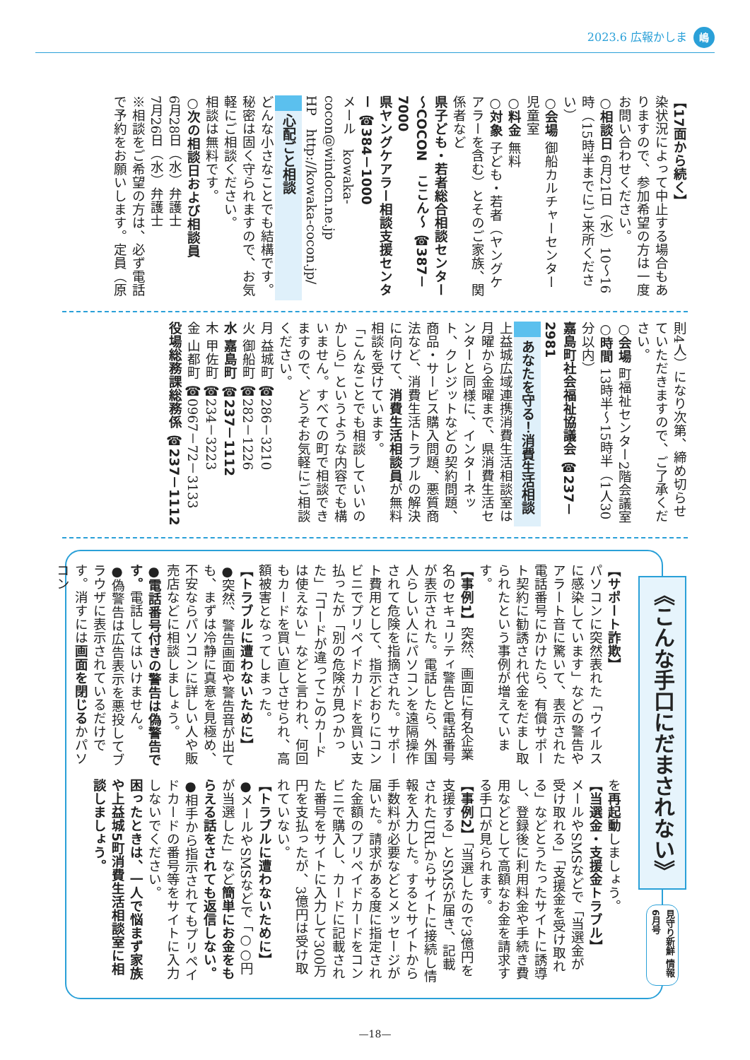2023.6 広報かしま 嶋
【17面から続く】
染状況によって中止する場合もありますので、参加希望の方は一度お問い合わせください。
○相談日 6月21日（水）10～16時（15時半までにご来所ください）
○会場 御船カルチャーセンター　児童室
○料金 無料
○対象 子ども・若者（ヤングケアラーを含む）とそのご家族、関係者など
県子ども・若者総合相談センター～COCON　ここん～ ☎387－7000
県ヤングケアラー相談支援センター ☎384－1000
メール　kowaka-cocon@windocn.ne.jp
HP　http://kowaka-cocon.jp/
心配ごと相談
どんな小さなことでも結構です。秘密は固く守られますので、お気軽にご相談ください。
相談は無料です。
○次の相談日および相談員
6月28日（水）弁護士
7月26日（水）弁護士
※相談をご希望の方は、必ず電話で予約をお願いします。定員（原
則4人）になり次第、締め切らせていただきますので、ご了承ください。
○会場 町福祉センター2階会議室
○時間 13時半～15時半（1人30分以内）
嘉島町社会福祉協議会 ☎237－2981
あなたを守る！消費生活相談
上益城広域連携消費生活相談室は月曜から金曜まで、県消費生活センターと同様に、インターネット、クレジットなどの契約問題、商品・サービス購入問題、悪質商法など、消費生活トラブルの解決に向けて、消費生活相談員が無料相談を受けています。
「こんなことでも相談していいのかしら」というような内容でも構いません。すべての町で相談できますので、どうぞお気軽にご相談ください。
月 益城町 ☎286－3210
火 御船町 ☎282－1226
水 嘉島町 ☎237－1112
木 甲佐町 ☎234－3223
金 山都町 ☎0967－72－3133
役場総務課総務係 ☎237－1112
《こんな手口にだまされない》
見守り新鮮 情報6月号
【サポート詐欺】
パソコンに突然表れた「ウイルスに感染しています」などの警告やアラート音に驚いて、表示された電話番号にかけたら、有償サポート契約に勧誘され代金をだまし取られたという事例が増えています。
【事例1】突然、画面に有名企業名のセキュリティ警告と電話番号が表示された。電話したら、外国人らしい人にパソコンを遠隔操作されて危険を指摘された。サポート費用として、指示どおりにコンビニでプリペイドカードを買い支払ったが「別の危険が見つかった」「コードが違ってこのカードは使えない」などと言われ、何回もカードを買い直しさせられ、高額被害となってしまった。
【トラブルに遭わないために】
●突然、警告画面や警告音が出ても、まずは冷静に真意を見極め、不安ならパソコンに詳しい人や販売店などに相談しましょう。
●電話番号付きの警告は偽警告です。電話してはいけません。
●偽警告は広告表示を悪投してブラウザに表示されているだけです。消すには画面を閉じるかパソコン
を再起動しましょう。
【当選金・支援金トラブル】
メールやSMSなどで「当選金が受け取れる」「支援金を受け取れる」などとうたったサイトに誘導し、登録後に利用料金や手続き費用などとして高額なお金を請求する手口が見られます。
【事例2】「当選したので3億円を支援する」とSMSが届き、記載されたURLからサイトに接続し情報を入力した。するとサイトから手数料が必要などとメッセージが届いた。請求がある度に指定された金額のプリペイドカードをコンビニで購入し、カードに記載された番号をサイトに入力して300万円を支払ったが、3億円は受け取れていない。
【トラブルに遭わないために】
●メールやSMSなどで「○○円が当選した」など簡単にお金をもらえる話をされても返信しない。
●相手から指示されてもプリペイドカードの番号等をサイトに入力しないでください。
困ったときは、一人で悩まず家族や上益城5町消費生活相談室に相談しましょう。
—18—